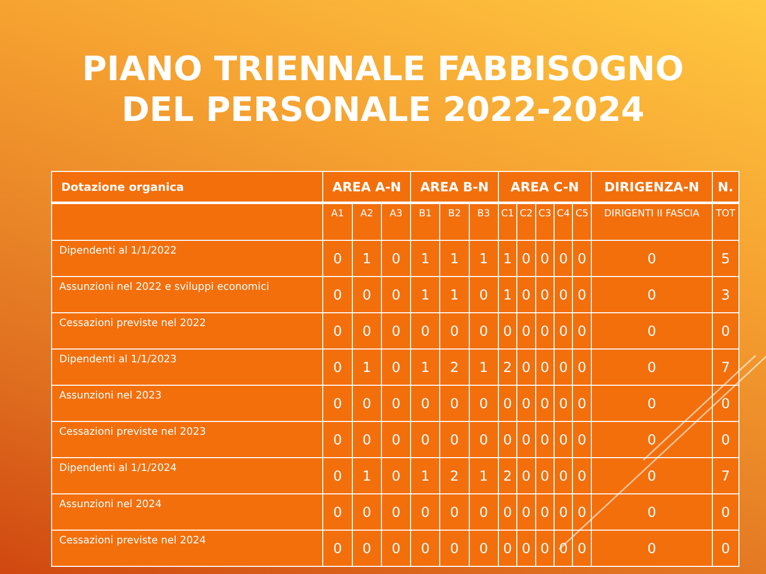PIANO TRIENNALE FABBISOGNO
DEL PERSONALE 2022-2024
| Dotazione organica | AREA A-N | | | AREA B-N | | | AREA C-N | | | | | DIRIGENZA-N | N. |
| --- | --- | --- | --- | --- | --- | --- | --- | --- | --- | --- | --- | --- | --- |
| | A1 | A2 | A3 | B1 | B2 | B3 | C1 | C2 | C3 | C4 | C5 | DIRIGENTI II FASCIA | TOT |
| Dipendenti al 1/1/2022 | 0 | 1 | 0 | 1 | 1 | 1 | 1 | 0 | 0 | 0 | 0 | 0 | 5 |
| Assunzioni nel 2022 e sviluppi economici | 0 | 0 | 0 | 1 | 1 | 0 | 1 | 0 | 0 | 0 | 0 | 0 | 3 |
| Cessazioni previste nel 2022 | 0 | 0 | 0 | 0 | 0 | 0 | 0 | 0 | 0 | 0 | 0 | 0 | 0 |
| Dipendenti al 1/1/2023 | 0 | 1 | 0 | 1 | 2 | 1 | 2 | 0 | 0 | 0 | 0 | 0 | 7 |
| Assunzioni nel 2023 | 0 | 0 | 0 | 0 | 0 | 0 | 0 | 0 | 0 | 0 | 0 | 0 | 0 |
| Cessazioni previste nel 2023 | 0 | 0 | 0 | 0 | 0 | 0 | 0 | 0 | 0 | 0 | 0 | 0 | 0 |
| Dipendenti al 1/1/2024 | 0 | 1 | 0 | 1 | 2 | 1 | 2 | 0 | 0 | 0 | 0 | 0 | 7 |
| Assunzioni nel 2024 | 0 | 0 | 0 | 0 | 0 | 0 | 0 | 0 | 0 | 0 | 0 | 0 | 0 |
| Cessazioni previste nel 2024 | 0 | 0 | 0 | 0 | 0 | 0 | 0 | 0 | 0 | 0 | 0 | 0 | 0 |